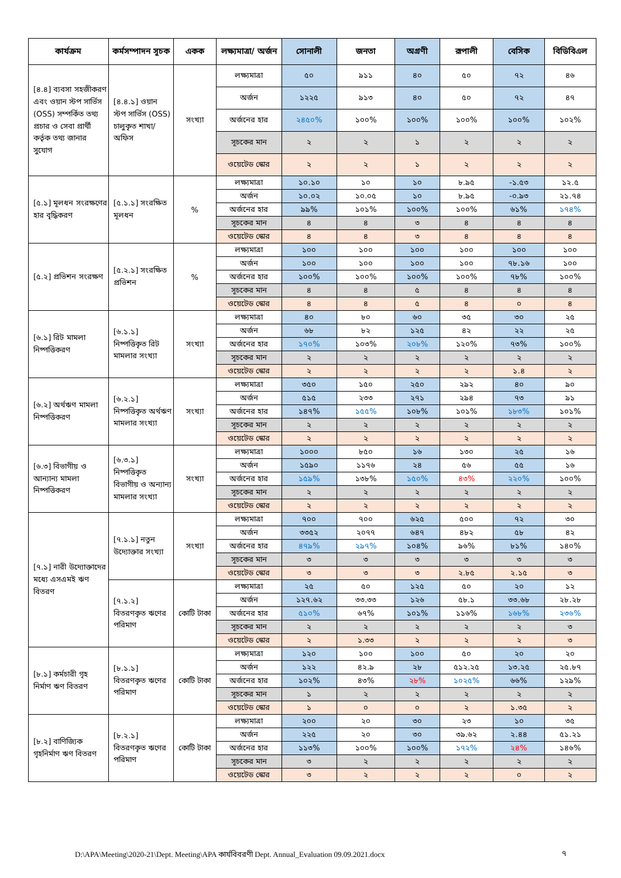| কার্যক্রম | কর্মসম্পাদন সূচক | একক | লক্ষ্যমাত্রা/ অর্জন | সোনালী | জনতা | অগ্রণী | রূপালী | বেসিক | বিডিবিএল |
| --- | --- | --- | --- | --- | --- | --- | --- | --- | --- |
| [৪.৪] ব্যবসা সহজীকরণ এবং ওয়ান স্টপ সার্ভিস (OSS) সম্পর্কিত তথ্য প্রচার ও সেবা প্রার্থী কর্তৃক তথ্য জানার সুযোগ | [৪.৪.১] ওয়ান স্টপ সার্ভিস (OSS) চালুকৃত শাখা/অফিস | সংখ্যা | লক্ষ্যমাত্রা | ৫০ | ৯১১ | ৪০ | ৫০ | ৭২ | ৪৬ |
| | | | অর্জন | ১২২৫ | ৯১৩ | ৪০ | ৫০ | ৭২ | ৪৭ |
| | | | অর্জনের হার | ২৪৫০% | ১০০% | ১০০% | ১০০% | ১০০% | ১০২% |
| | | | সূচকের মান | ২ | ২ | ১ | ২ | ২ | ২ |
| | | | ওয়েটেড স্কোর | ২ | ২ | ১ | ২ | ২ | ২ |
| [৫.১] মূলধন সংরক্ষণের হার বৃদ্ধিকরণ | [৫.১.১] সংরক্ষিত মূলধন | % | লক্ষ্যমাত্রা | ১০.১০ | ১০ | ১০ | ৮.৯৫ | -১.৫৩ | ১২.৫ |
| | | | অর্জন | ১০.০২ | ১০.০৫ | ১০ | ৮.৯৫ | -০.৯৩ | ২১.৭৪ |
| | | | অর্জনের হার | ৯৯% | ১০১% | ১০০% | ১০০% | ৬১% | ১৭৪% |
| | | | সূচকের মান | ৪ | ৪ | ৩ | ৪ | ৪ | ৪ |
| | | | ওয়েটেড স্কোর | ৪ | ৪ | ৩ | ৪ | ৪ | ৪ |
| [৫.২] প্রভিশন সংরক্ষণ | [৫.২.১] সংরক্ষিত প্রভিশন | % | লক্ষ্যমাত্রা | ১০০ | ১০০ | ১০০ | ১০০ | ১০০ | ১০০ |
| | | | অর্জন | ১০০ | ১০০ | ১০০ | ১০০ | ৭৮.১৬ | ১০০ |
| | | | অর্জনের হার | ১০০% | ১০০% | ১০০% | ১০০% | ৭৮% | ১০০% |
| | | | সূচকের মান | ৪ | ৪ | ৫ | ৪ | ৪ | ৪ |
| | | | ওয়েটেড স্কোর | ৪ | ৪ | ৫ | ৪ | ০ | ৪ |
| [৬.১] রিট মামলা নিষ্পত্তিকরণ | [৬.১.১] নিষ্পত্তিকৃত রিট মামলার সংখ্যা | সংখ্যা | লক্ষ্যমাত্রা | ৪০ | ৮০ | ৬০ | ৩৫ | ৩০ | ২৫ |
| | | | অর্জন | ৬৮ | ৮২ | ১২৫ | ৪২ | ২২ | ২৫ |
| | | | অর্জনের হার | ১৭০% | ১০৩% | ২০৮% | ১২০% | ৭৩% | ১০০% |
| | | | সূচকের মান | ২ | ২ | ২ | ২ | ২ | ২ |
| | | | ওয়েটেড স্কোর | ২ | ২ | ২ | ২ | ১.৪ | ২ |
| [৬.২] অর্থঋণ মামলা নিষ্পত্তিকরণ | [৬.২.১] নিষ্পত্তিকৃত অর্থঋণ মামলার সংখ্যা | সংখ্যা | লক্ষ্যমাত্রা | ৩৫০ | ১৫০ | ২৫০ | ২৯২ | ৪০ | ৯০ |
| | | | অর্জন | ৫১৫ | ২৩৩ | ২৭১ | ২৯৪ | ৭৩ | ৯১ |
| | | | অর্জনের হার | ১৪৭% | ১৫৫% | ১০৮% | ১০১% | ১৮৩% | ১০১% |
| | | | সূচকের মান | ২ | ২ | ২ | ২ | ২ | ২ |
| | | | ওয়েটেড স্কোর | ২ | ২ | ২ | ২ | ২ | ২ |
| [৬.৩] বিভাগীয় ও আন্যান্য মামলা নিষ্পত্তিকরণ | [৬.৩.১] নিষ্পত্তিকৃত বিভাগীয় ও অন্যান্য মামলার সংখ্যা | সংখ্যা | লক্ষ্যমাত্রা | ১০০০ | ৮৫০ | ১৬ | ১৩০ | ২৫ | ১৬ |
| | | | অর্জন | ১৫৯০ | ১১৭৬ | ২৪ | ৫৬ | ৫৫ | ১৬ |
| | | | অর্জনের হার | ১৫৯% | ১৩৮% | ১৫০% | ৪৩% | ২২০% | ১০০% |
| | | | সূচকের মান | ২ | ২ | ২ | ২ | ২ | ২ |
| | | | ওয়েটেড স্কোর | ২ | ২ | ২ | ২ | ২ | ২ |
| [৭.১] নারী উদ্যোক্তাদের মধ্যে এসএমই ঋণ বিতরণ | [৭.১.১] নতুন উদ্যোক্তার সংখ্যা | সংখ্যা | লক্ষ্যমাত্রা | ৭০০ | ৭০০ | ৬২৫ | ৫০০ | ৭২ | ৩০ |
| | | | অর্জন | ৩৩৫২ | ২০৭৭ | ৬৪৭ | ৪৮২ | ৫৮ | ৪২ |
| | | | অর্জনের হার | ৪৭৯% | ২৯৭% | ১০৪% | ৯৬% | ৮১% | ১৪০% |
| | | | সূচকের মান | ৩ | ৩ | ৩ | ৩ | ৩ | ৩ |
| | | | ওয়েটেড স্কোর | ৩ | ৩ | ৩ | ২.৮৫ | ২.১৫ | ৩ |
| | [৭.১.২] বিতরণকৃত ঋণের পরিমাণ | কোটি টাকা | লক্ষ্যমাত্রা | ২৫ | ৫০ | ১২৫ | ৫০ | ২০ | ১২ |
| | | | অর্জন | ১২৭.৬২ | ৩৩.৩৩ | ১২৬ | ৫৮.১ | ৩৩.৬৮ | ২৮.২৮ |
| | | | অর্জনের হার | ৫১০% | ৬৭% | ১০১% | ১১৬% | ১৬৮% | ২৩৬% |
| | | | সূচকের মান | ২ | ২ | ২ | ২ | ২ | ৩ |
| | | | ওয়েটেড স্কোর | ২ | ১.৩৩ | ২ | ২ | ২ | ৩ |
| [৮.১] কর্মচারী গৃহ নির্মাণ ঋণ বিতরণ | [৮.১.১] বিতরণকৃত ঋণের পরিমাণ | কোটি টাকা | লক্ষ্যমাত্রা | ১২০ | ১০০ | ১০০ | ৫০ | ২০ | ২০ |
| | | | অর্জন | ১২২ | ৪২.৯ | ২৮ | ৫১২.২৫ | ১৩.২৫ | ২৫.৮৭ |
| | | | অর্জনের হার | ১০২% | ৪৩% | ২৮% | ১০২৫% | ৬৬% | ১২৯% |
| | | | সূচকের মান | ১ | ২ | ২ | ২ | ২ | ২ |
| | | | ওয়েটেড স্কোর | ১ | ০ | ০ | ২ | ১.৩৫ | ২ |
| [৮.২] বাণিজ্যিক গৃহনির্মাণ ঋণ বিতরণ | [৮.২.১] বিতরণকৃত ঋণের পরিমাণ | কোটি টাকা | লক্ষ্যমাত্রা | ২০০ | ২০ | ৩০ | ২৩ | ১০ | ৩৫ |
| | | | অর্জন | ২২৫ | ২০ | ৩০ | ৩৯.৬২ | ২.৪৪ | ৫১.২১ |
| | | | অর্জনের হার | ১১৩% | ১০০% | ১০০% | ১৭২% | ২৪% | ১৪৬% |
| | | | সূচকের মান | ৩ | ২ | ২ | ২ | ২ | ২ |
| | | | ওয়েটেড স্কোর | ৩ | ২ | ২ | ২ | ০ | ২ |
D:\APA\Meeting\2020-21\Dept. Meeting\APA কার্যবিবরণী Dept. Annual_Evaluation 09.09.2021.docx
৭